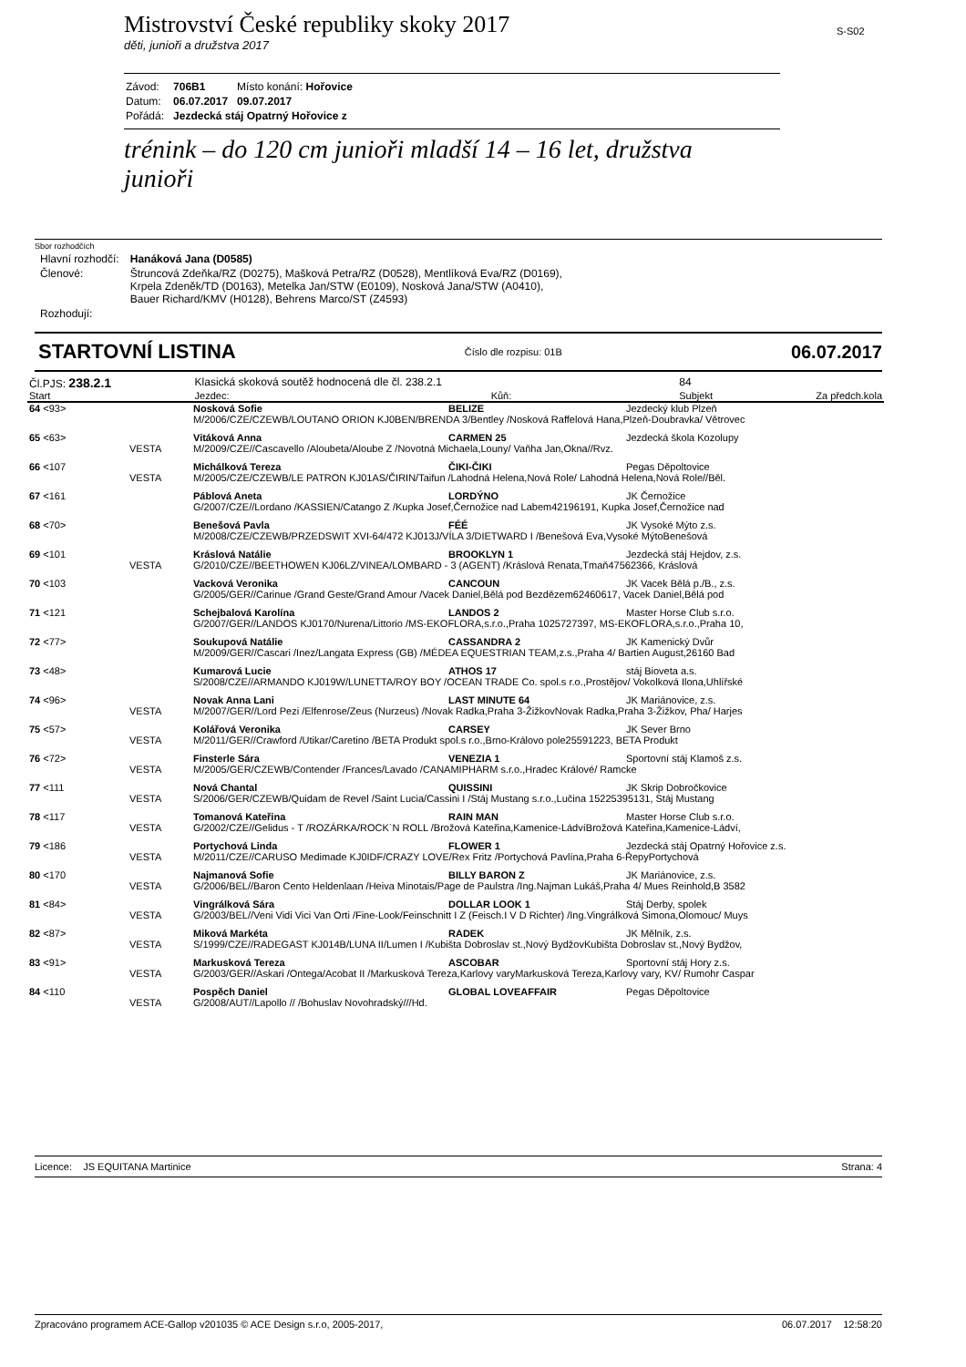Mistrovství České republiky skoky 2017
děti, junioři a družstva 2017
S-S02
| Závod: | 706B1 | Místo konání: Hořovice |
| Datum: | 06.07.2017 | 09.07.2017 |
| Pořádá: | Jezdecká stáj Opatrný Hořovice z | |
trénink – do 120 cm junioři mladší 14 – 16 let, družstva junioři
Sbor rozhodčích
| Hlavní rozhodčí: | Hanáková Jana (D0585) |
| Členové: | Štruncová Zdeňka/RZ (D0275), Mašková Petra/RZ (D0528), Mentlíková Eva/RZ (D0169), Krpela Zdeněk/TD (D0163), Metelka Jan/STW (E0109), Nosková Jana/STW (A0410), Bauer Richard/KMV (H0128), Behrens Marco/ST (Z4593) |
| Rozhodují: | |
STARTOVNÍ LISTINA Číslo dle rozpisu: 01B 06.07.2017
| Čl.PJS: 238.2.1 | | Klasická skoková soutěž hodnocená dle čl. 238.2.1 | | 84 | |
| Start | | Jezdec: | Kůň: | Subjekt | Za předch.kola |
| 64 <93> | | Nosková Sofie | BELIZE | Jezdecký klub Plzeň |
| | | M/2006/CZE/CZEWB/LOUTANO ORION KJ0BEN/BRENDA 3/Bentley /Nosková Raffelová Hana,Plzeň-Doubravka/ Větrovec | | |
| 65 <63> | | Vitáková Anna | CARMEN 25 | Jezdecká škola Kozolupy |
| | VESTA | M/2009/CZE//Cascavello /Aloubeta/Aloube Z /Novotná Michaela,Louny/ Vaňha Jan,Okna//Rvz. | | |
| 66 <107 | | Michálková Tereza | ČIKI-ČIKI | Pegas Děpoltovice |
| | VESTA | M/2005/CZE/CZEWB/LE PATRON KJ01AS/ČIRIN/Taifun /Lahodná Helena,Nová Role/ Lahodná Helena,Nová Role//Běl. | | |
| 67 <161 | | Páblová Aneta | LORDÝNO | JK Černožice |
| | | G/2007/CZE//Lordano /KASSIEN/Catango Z /Kupka Josef,Černožice nad Labem42196191, Kupka Josef,Černožice nad | | |
| 68 <70> | | Benešová Pavla | FÉÉ | JK Vysoké Mýto z.s. |
| | | M/2008/CZE/CZEWB/PRZEDSWIT XVI-64/472 KJ013J/VÍLA 3/DIETWARD I /Benešová Eva,Vysoké MýtoBenešová | | |
| 69 <101 | | Kráslová Natálie | BROOKLYN 1 | Jezdecká stáj Hejdov, z.s. |
| | VESTA | G/2010/CZE//BEETHOWEN KJ06LZ/VINEA/LOMBARD - 3 (AGENT) /Kráslová Renata,Tmaň47562366, Kráslová | | |
| 70 <103 | | Vacková Veronika | CANCOUN | JK Vacek Bělá p./B., z.s. |
| | | G/2005/GER//Carinue /Grand Geste/Grand Amour /Vacek Daniel,Bělá pod Bezdězem62460617, Vacek Daniel,Bělá pod | | |
| 71 <121 | | Schejbalová Karolína | LANDOS 2 | Master Horse Club s.r.o. |
| | | G/2007/GER//LANDOS KJ0170/Nurena/Littorio /MS-EKOFLORA,s.r.o.,Praha 1025727397, MS-EKOFLORA,s.r.o.,Praha 10, | | |
| 72 <77> | | Soukupová Natálie | CASSANDRA 2 | JK Kamenický Dvůr |
| | | M/2009/GER//Cascari /Inez/Langata Express (GB) /MÉDEA EQUESTRIAN TEAM,z.s.,Praha 4/ Bartien August,26160 Bad | | |
| 73 <48> | | Kumarová Lucie | ATHOS 17 | stáj Bioveta a.s. |
| | | S/2008/CZE//ARMANDO KJ019W/LUNETTA/ROY BOY /OCEAN TRADE Co. spol.s r.o.,Prostějov/ Vokolková Ilona,Uhlířské | | |
| 74 <96> | | Novak Anna Lani | LAST MINUTE 64 | JK Mariánovice, z.s. |
| | VESTA | M/2007/GER//Lord Pezi /Elfenrose/Zeus (Nurzeus) /Novak Radka,Praha 3-ŽižkovNovak Radka,Praha 3-Žižkov, Pha/ Harjes | | |
| 75 <57> | | Kolářová Veronika | CARSEY | JK Sever Brno |
| | VESTA | M/2011/GER//Crawford /Utikar/Caretino /BETA Produkt spol.s r.o.,Brno-Královo pole25591223, BETA Produkt | | |
| 76 <72> | | Finsterle Sára | VENEZIA 1 | Sportovní stáj Klamoš z.s. |
| | VESTA | M/2005/GER/CZEWB/Contender /Frances/Lavado /CANAMIPHARM s.r.o.,Hradec Králové/ Ramcke | | |
| 77 <111 | | Nová Chantal | QUISSINI | JK Skrip Dobročkovice |
| | VESTA | S/2006/GER/CZEWB/Quidam de Revel /Saint Lucia/Cassini I /Stáj Mustang s.r.o.,Lučina 15225395131, Stáj Mustang | | |
| 78 <117 | | Tomanová Kateřina | RAIN MAN | Master Horse Club s.r.o. |
| | VESTA | G/2002/CZE//Gelidus - T /ROZÁRKA/ROCK`N ROLL /Brožová Kateřina,Kamenice-LádvíBrožová Kateřina,Kamenice-Ládví, | | |
| 79 <186 | | Portychová Linda | FLOWER 1 | Jezdecká stáj Opatrný Hořovice z.s. |
| | VESTA | M/2011/CZE//CARUSO Medimade KJ0IDF/CRAZY LOVE/Rex Fritz /Portychová Pavlína,Praha 6-ŘepyPortychová | | |
| 80 <170 | | Najmanová Sofie | BILLY BARON Z | JK Mariánovice, z.s. |
| | VESTA | G/2006/BEL//Baron Cento Heldenlaan /Heiva Minotais/Page de Paulstra /Ing.Najman Lukáš,Praha 4/ Mues Reinhold,B 3582 | | |
| 81 <84> | | Vingrálková Sára | DOLLAR LOOK 1 | Stáj Derby, spolek |
| | VESTA | G/2003/BEL//Veni Vidi Vici Van Orti /Fine-Look/Feinschnitt I Z (Feisch.I V D Richter) /Ing.Vingrálková Simona,Olomouc/ Muys | | |
| 82 <87> | | Miková Markéta | RADEK | JK Mělník, z.s. |
| | VESTA | S/1999/CZE//RADEGAST KJ014B/LUNA II/Lumen I /Kubišta Dobroslav st.,Nový BydžovKubišta Dobroslav st.,Nový Bydžov, | | |
| 83 <91> | | Markusková Tereza | ASCOBAR | Sportovní stáj Hory z.s. |
| | VESTA | G/2003/GER//Askari /Ontega/Acobat II /Markusková Tereza,Karlovy varyMarkusková Tereza,Karlovy vary, KV/ Rumohr Caspar | | |
| 84 <110 | | Pospěch Daniel | GLOBAL LOVEAFFAIR | Pegas Děpoltovice |
| | VESTA | G/2008/AUT//Lapollo // /Bohuslav Novohradský///Hd. | | |
Licence: JS EQUITANA Martinice Strana: 4
Zpracováno programem ACE-Gallop v201035 © ACE Design s.r.o, 2005-2017, 06.07.2017 12:58:20